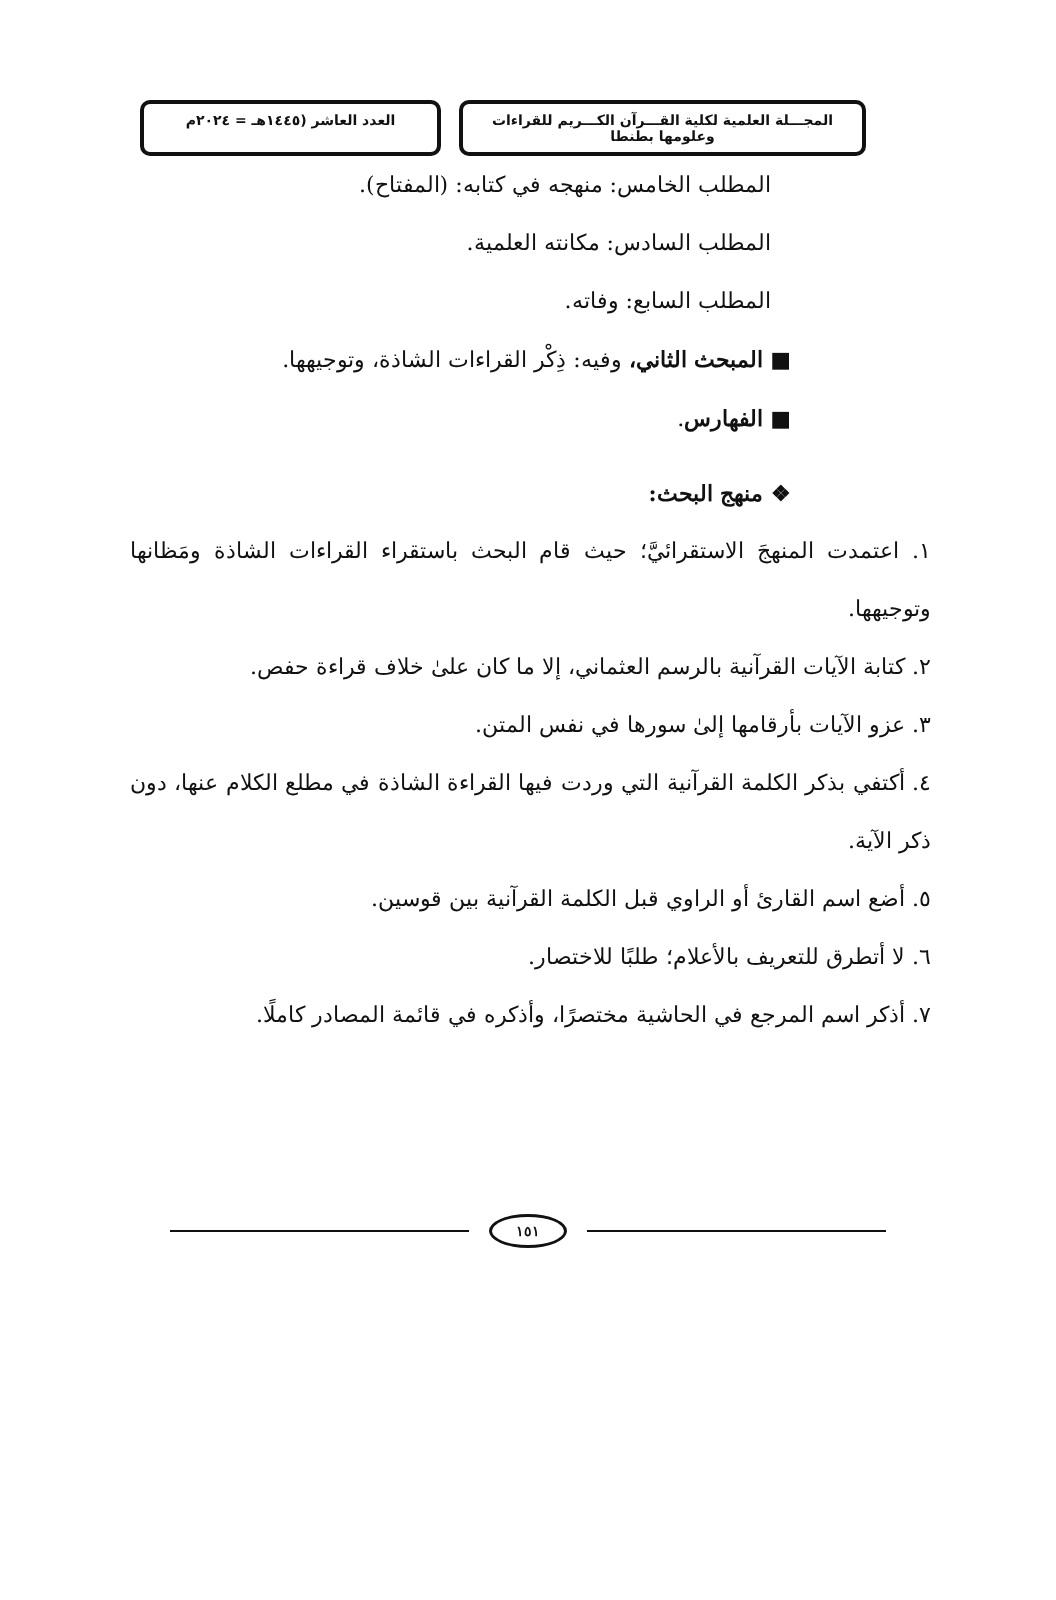المجـــلة العلمية لكلية القـــرآن الكـــريم للقراءات وعلومها بطنطا
العدد العاشر (١٤٤٥هـ = ٢٠٢٤م
المطلب الخامس: منهجه في كتابه: (المفتاح).
المطلب السادس: مكانته العلمية.
المطلب السابع: وفاته.
■ المبحث الثاني، وفيه: ذِكْر القراءات الشاذة، وتوجيهها.
■ الفهارس.
❖ منهج البحث:
١. اعتمدت المنهجَ الاستقرائيَّ؛ حيث قام البحث باستقراء القراءات الشاذة ومَظانها وتوجيهها.
٢. كتابة الآيات القرآنية بالرسم العثماني، إلا ما كان علىٰ خلاف قراءة حفص.
٣. عزو الآيات بأرقامها إلىٰ سورها في نفس المتن.
٤. أكتفي بذكر الكلمة القرآنية التي وردت فيها القراءة الشاذة في مطلع الكلام عنها، دون ذكر الآية.
٥. أضع اسم القارئ أو الراوي قبل الكلمة القرآنية بين قوسين.
٦. لا أتطرق للتعريف بالأعلام؛ طلبًا للاختصار.
٧. أذكر اسم المرجع في الحاشية مختصرًا، وأذكره في قائمة المصادر كاملًا.
١٥١